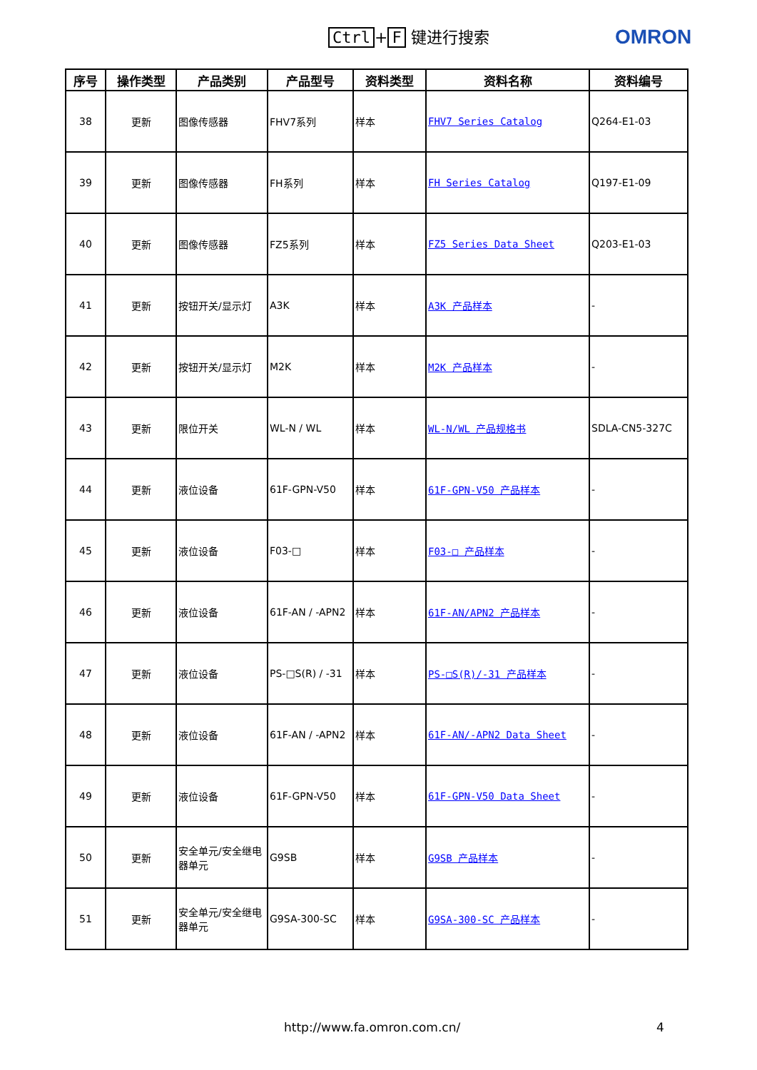Ctrl + F 键进行搜索 OMRON
| 序号 | 操作类型 | 产品类别 | 产品型号 | 资料类型 | 资料名称 | 资料编号 |
| --- | --- | --- | --- | --- | --- | --- |
| 38 | 更新 | 图像传感器 | FHV7系列 | 样本 | FHV7 Series Catalog | Q264-E1-03 |
| 39 | 更新 | 图像传感器 | FH系列 | 样本 | FH Series Catalog | Q197-E1-09 |
| 40 | 更新 | 图像传感器 | FZ5系列 | 样本 | FZ5 Series Data Sheet | Q203-E1-03 |
| 41 | 更新 | 按钮开关/显示灯 | A3K | 样本 | A3K 产品样本 | - |
| 42 | 更新 | 按钮开关/显示灯 | M2K | 样本 | M2K 产品样本 | - |
| 43 | 更新 | 限位开关 | WL-N / WL | 样本 | WL-N/WL 产品规格书 | SDLA-CN5-327C |
| 44 | 更新 | 液位设备 | 61F-GPN-V50 | 样本 | 61F-GPN-V50 产品样本 | - |
| 45 | 更新 | 液位设备 | F03-□ | 样本 | F03-□ 产品样本 | - |
| 46 | 更新 | 液位设备 | 61F-AN / -APN2 | 样本 | 61F-AN/APN2 产品样本 | - |
| 47 | 更新 | 液位设备 | PS-□S(R) / -31 | 样本 | PS-□S(R)/-31 产品样本 | - |
| 48 | 更新 | 液位设备 | 61F-AN / -APN2 | 样本 | 61F-AN/-APN2 Data Sheet | - |
| 49 | 更新 | 液位设备 | 61F-GPN-V50 | 样本 | 61F-GPN-V50 Data Sheet | - |
| 50 | 更新 | 安全单元/安全继电器单元 | G9SB | 样本 | G9SB 产品样本 | - |
| 51 | 更新 | 安全单元/安全继电器单元 | G9SA-300-SC | 样本 | G9SA-300-SC 产品样本 | - |
http://www.fa.omron.com.cn/ 4